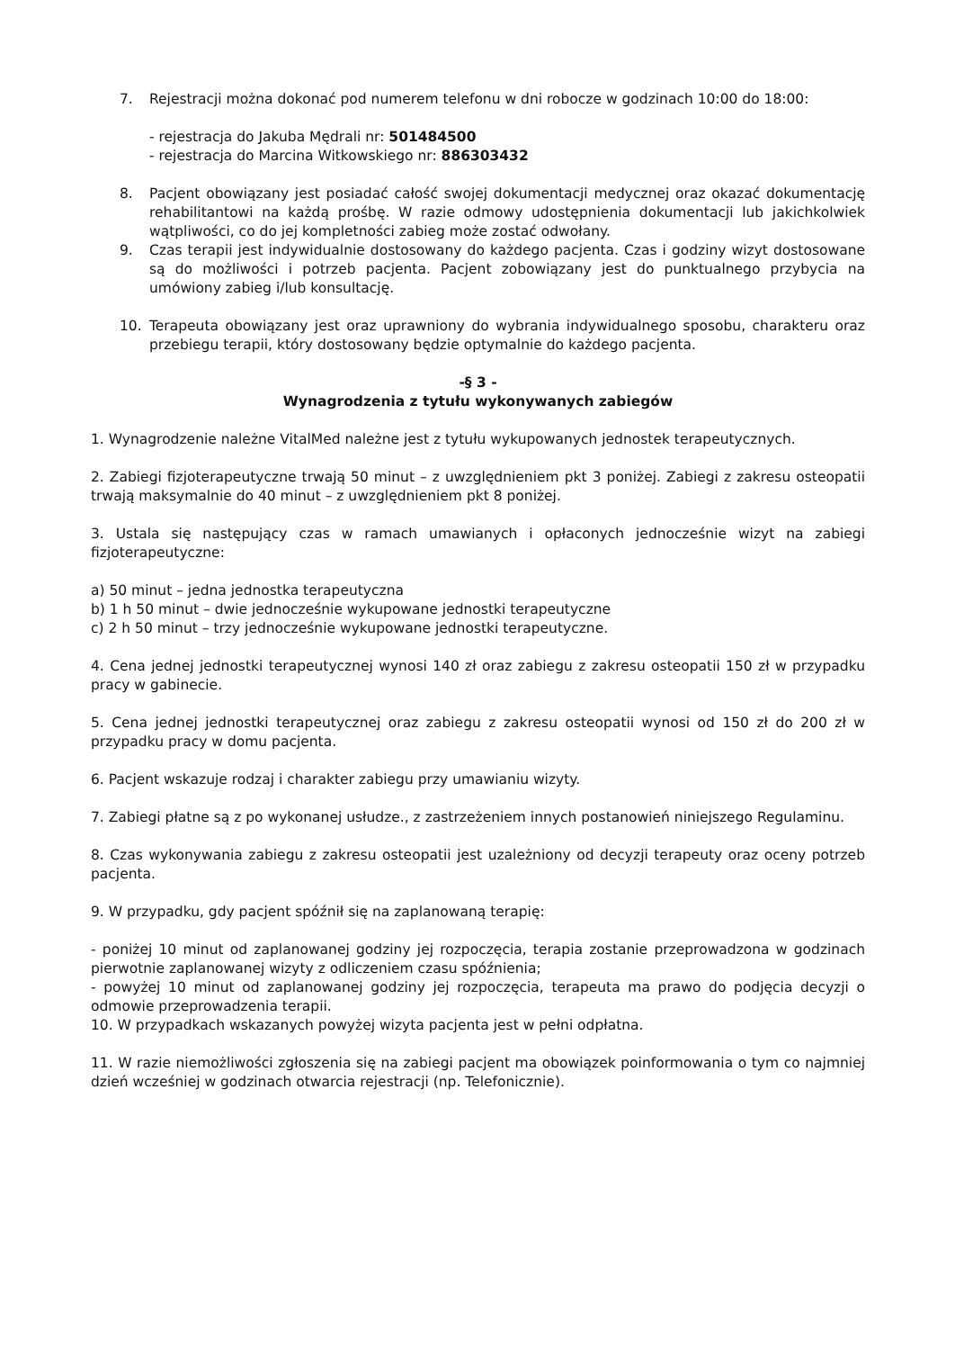7. Rejestracji można dokonać pod numerem telefonu w dni robocze w godzinach 10:00 do 18:00:
- rejestracja do Jakuba Mędrali nr: 501484500
- rejestracja do Marcina Witkowskiego nr: 886303432
8. Pacjent obowiązany jest posiadać całość swojej dokumentacji medycznej oraz okazać dokumentację rehabilitantowi na każdą prośbę. W razie odmowy udostępnienia dokumentacji lub jakichkolwiek wątpliwości, co do jej kompletności zabieg może zostać odwołany.
9. Czas terapii jest indywidualnie dostosowany do każdego pacjenta. Czas i godziny wizyt dostosowane są do możliwości i potrzeb pacjenta. Pacjent zobowiązany jest do punktualnego przybycia na umówiony zabieg i/lub konsultację.
10. Terapeuta obowiązany jest oraz uprawniony do wybrania indywidualnego sposobu, charakteru oraz przebiegu terapii, który dostosowany będzie optymalnie do każdego pacjenta.
-§ 3 -
Wynagrodzenia z tytułu wykonywanych zabiegów
1. Wynagrodzenie należne VitalMed należne jest z tytułu wykupowanych jednostek terapeutycznych.
2. Zabiegi fizjoterapeutyczne trwają 50 minut – z uwzględnieniem pkt 3 poniżej. Zabiegi z zakresu osteopatii trwają maksymalnie do 40 minut – z uwzględnieniem pkt 8 poniżej.
3. Ustala się następujący czas w ramach umawianych i opłaconych jednocześnie wizyt na zabiegi fizjoterapeutyczne:
a) 50 minut – jedna jednostka terapeutyczna
b) 1 h 50 minut – dwie jednocześnie wykupowane jednostki terapeutyczne
c) 2 h 50 minut – trzy jednocześnie wykupowane jednostki terapeutyczne.
4. Cena jednej jednostki terapeutycznej wynosi 140 zł oraz zabiegu z zakresu osteopatii 150 zł w przypadku pracy w gabinecie.
5. Cena jednej jednostki terapeutycznej oraz zabiegu z zakresu osteopatii wynosi od 150 zł do 200 zł w przypadku pracy w domu pacjenta.
6. Pacjent wskazuje rodzaj i charakter zabiegu przy umawianiu wizyty.
7. Zabiegi płatne są z po wykonanej usłudze., z zastrzeżeniem innych postanowień niniejszego Regulaminu.
8. Czas wykonywania zabiegu z zakresu osteopatii jest uzależniony od decyzji terapeuty oraz oceny potrzeb pacjenta.
9. W przypadku, gdy pacjent spóźnił się na zaplanowaną terapię:
- poniżej 10 minut od zaplanowanej godziny jej rozpoczęcia, terapia zostanie przeprowadzona w godzinach pierwotnie zaplanowanej wizyty z odliczeniem czasu spóźnienia;
- powyżej 10 minut od zaplanowanej godziny jej rozpoczęcia, terapeuta ma prawo do podjęcia decyzji o odmowie przeprowadzenia terapii.
10. W przypadkach wskazanych powyżej wizyta pacjenta jest w pełni odpłatna.
11. W razie niemożliwości zgłoszenia się na zabiegi pacjent ma obowiązek poinformowania o tym co najmniej dzień wcześniej w godzinach otwarcia rejestracji (np. Telefonicznie).